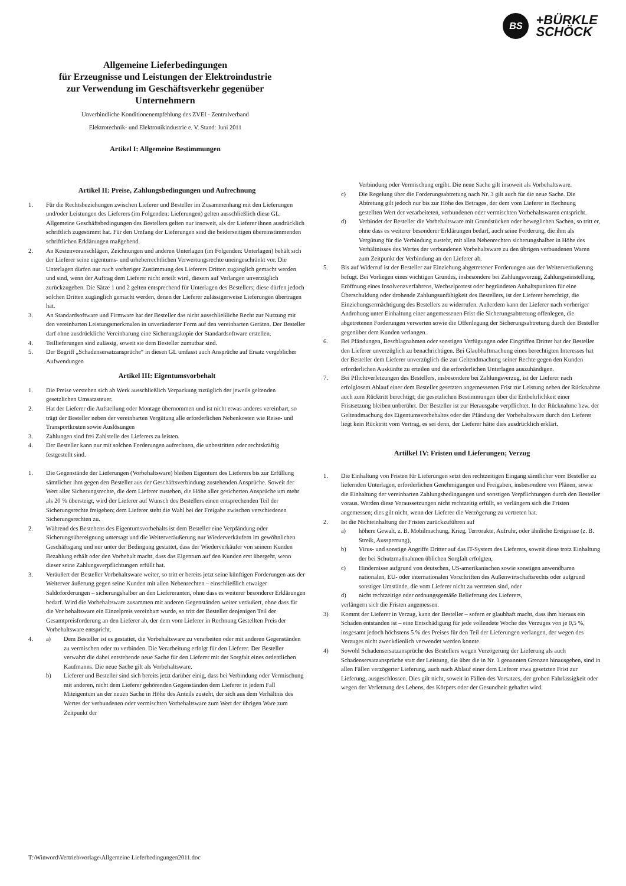BS
+BÜRKLE
SCHÖCK
Allgemeine Lieferbedingungen
für Erzeugnisse und Leistungen der Elektroindustrie
zur Verwendung im Geschäftsverkehr gegenüber
Unternehmern
Unverbindliche Konditionenempfehlung des ZVEI - Zentralverband
Elektrotechnik- und Elektronikindustrie e. V. Stand: Juni 2011
Artikel I: Allgemeine Bestimmungen
Artikel II: Preise, Zahlungsbedingungen und Aufrechnung
1. Für die Rechtsbeziehungen zwischen Lieferer und Besteller im Zusammenhang mit den Lieferungen und/oder Leistungen des Lieferers (im Folgenden: Lieferungen) gelten ausschließlich diese GL. Allgemeine Geschäftsbedingungen des Bestellers gelten nur insoweit, als der Lieferer ihnen ausdrücklich schriftlich zugestimmt hat. Für den Umfang der Lieferungen sind die beiderseitigen übereinstimmenden schriftlichen Erklärungen maßgebend.
2. An Kostenvoranschlägen, Zeichnungen und anderen Unterlagen (im Folgenden: Unterlagen) behält sich der Lieferer seine eigentums- und urheberrechtlichen Verwertungsrechte uneingeschränkt vor. Die Unterlagen dürfen nur nach vorheriger Zustimmung des Lieferers Dritten zugänglich gemacht werden und sind, wenn der Auftrag dem Lieferer nicht erteilt wird, diesem auf Verlangen unverzüglich zurückzugeben. Die Sätze 1 und 2 gelten entsprechend für Unterlagen des Bestellers; diese dürfen jedoch solchen Dritten zugänglich gemacht werden, denen der Lieferer zulässigerweise Lieferungen übertragen hat.
3. An Standardsoftware und Firmware hat der Besteller das nicht ausschließliche Recht zur Nutzung mit den vereinbarten Leistungsmerkmalen in unveränderter Form auf den vereinbarten Geräten. Der Besteller darf ohne ausdrückliche Vereinbarung eine Sicherungskopie der Standardsoftware erstellen.
4. Teillieferungen sind zulässig, soweit sie dem Besteller zumutbar sind.
5. Der Begriff „Schadensersatzansprüche“ in diesen GL umfasst auch Ansprüche auf Ersatz vergeblicher Aufwendungen
Artikel III: Eigentumsvorbehalt
1. Die Preise verstehen sich ab Werk ausschließlich Verpackung zuzüglich der jeweils geltenden gesetzlichen Umsatzsteuer.
2. Hat der Lieferer die Aufstellung oder Montage übernommen und ist nicht etwas anderes vereinbart, so trägt der Besteller neben der vereinbarten Vergütung alle erforderlichen Nebenkosten wie Reise- und Transportkosten sowie Auslösungen
3. Zahlungen sind frei Zahlstelle des Lieferers zu leisten.
4. Der Besteller kann nur mit solchen Forderungen aufrechnen, die unbestritten oder rechtskräftig festgestellt sind.
1. Die Gegenstände der Lieferungen (Vorbehaltsware) bleiben Eigentum des Lieferers bis zur Erfüllung sämtlicher ihm gegen den Besteller aus der Geschäftsverbindung zustehenden Ansprüche. Soweit der Wert aller Sicherungsrechte, die dem Lieferer zustehen, die Höhe aller gesicherten Ansprüche um mehr als 20 % übersteigt, wird der Lieferer auf Wunsch des Bestellers einen entsprechenden Teil der Sicherungsrechte freigeben; dem Lieferer steht die Wahl bei der Freigabe zwischen verschiedenen Sicherungsrechten zu.
2. Während des Bestehens des Eigentumsvorbehalts ist dem Besteller eine Verpfändung oder Sicherungsübereignung untersagt und die Weiterveräußerung nur Wiederverkäufern im gewöhnlichen Geschäftsgang und nur unter der Bedingung gestattet, dass der Wiederverkäufer von seinem Kunden Bezahlung erhält oder den Vorbehalt macht, dass das Eigentum auf den Kunden erst übergeht, wenn dieser seine Zahlungsverpflichtungen erfüllt hat.
3. Veräußert der Besteller Vorbehaltsware weiter, so tritt er bereits jetzt seine künftigen Forderungen aus der Weiterver äußerung gegen seine Kunden mit allen Nebenrechten – einschließlich etwaiger Saldoforderungen – sicherungshalber an den Liefereranten, ohne dass es weiterer besonderer Erklärungen bedarf. Wird die Vorbehaltsware zusammen mit anderen Gegenständen weiter veräußert, ohne dass für die Vor behaltsware ein Einzelpreis vereinbart wurde, so tritt der Besteller denjenigen Teil der Gesamtpreisforderung an den Lieferer ab, der dem vom Lieferer in Rechnung Gestellten Preis der Vorbehaltsware entspricht.
4. a) Dem Besteller ist es gestattet, die Vorbehaltsware zu verarbeiten oder mit anderen Gegenständen zu vermischen oder zu verbinden. Die Verarbeitung erfolgt für den Lieferer. Der Besteller verwahrt die dabei entstehende neue Sache für den Lieferer mit der Sorgfalt eines ordentlichen Kaufmanns. Die neue Sache gilt als Vorbehaltsware.
b) Lieferer und Besteller sind sich bereits jetzt darüber einig, dass bei Verbindung oder Vermischung mit anderen, nicht dem Lieferer gehörenden Gegenständen dem Lieferer in jedem Fall Miteigentum an der neuen Sache in Höhe des Anteils zusteht, der sich aus dem Verhältnis des Wertes der verbundenen oder vermischten Vorbehaltsware zum Wert der übrigen Ware zum Zeitpunkt der
Verbindung oder Vermischung ergibt. Die neue Sache gilt insoweit als Vorbehaltsware.
c) Die Regelung über die Forderungsabtretung nach Nr. 3 gilt auch für die neue Sache. Die Abtretung gilt jedoch nur bis zur Höhe des Betrages, der dem vom Lieferer in Rechnung gestellten Wert der verarbeiteten, verbundenen oder vermischten Vorbehaltswaren entspricht.
d) Verbindet der Besteller die Vorbehaltsware mit Grundstücken oder beweglichen Sachen, so tritt er, ohne dass es weiterer besonderer Erklärungen bedarf, auch seine Forderung, die ihm als Vergütung für die Verbindung zusteht, mit allen Nebenrechten sicherungshalber in Höhe des Verhältnisses des Wertes der verbundenen Vorbehaltsware zu den übrigen verbundenen Waren zum Zeitpunkt der Verbindung an den Lieferer ab.
5. Bis auf Widerruf ist der Besteller zur Einziehung abgetretener Forderungen aus der Weiterveräußerung befugt. Bei Vorliegen eines wichtigen Grundes, insbesondere bei Zahlungsverzug, Zahlungseinstellung, Eröffnung eines Insolvenzverfahrens, Wechselprotest oder begründeten Anhaltspunkten für eine Überschuldung oder drohende Zahlungsunfähigkeit des Bestellers, ist der Lieferer berechtigt, die Einziehungsermächtigung des Bestellers zu widerrufen. Außerdem kann der Lieferer nach vorheriger Androhung unter Einhaltung einer angemessenen Frist die Sicherungsabtretung offenlegen, die abgetretenen Forderungen verwerten sowie die Offenlegung der Sicherungsabtretung durch den Besteller gegenüber dem Kunden verlangen.
6. Bei Pfändungen, Beschlagnahmen oder sonstigen Verfügungen oder Eingriffen Dritter hat der Besteller den Lieferer unverzüglich zu benachrichtigen. Bei Glaubhaftmachung eines berechtigten Interesses hat der Besteller dem Lieferer unverzüglich die zur Geltendmachung seiner Rechte gegen den Kunden erforderlichen Auskünfte zu erteilen und die erforderlichen Unterlagen auszuhändigen.
7. Bei Pflichtverletzungen des Bestellers, insbesondere bei Zahlungsverzug, ist der Lieferer nach erfolglosem Ablauf einer dem Besteller gesetzten angemessenen Frist zur Leistung neben der Rücknahme auch zum Rücktritt berechtigt; die gesetzlichen Bestimmungen über die Entbehrlichkeit einer Fristsetzung bleiben unberührt. Der Besteller ist zur Herausgabe verpflichtet. In der Rücknahme bzw. der Geltendmachung des Eigentumsvorbehaltes oder der Pfändung der Vorbehaltsware durch den Lieferer liegt kein Rücktritt vom Vertrag, es sei denn, der Lieferer hätte dies ausdrücklich erklärt.
Artilkel IV: Fristen und Lieferungen; Verzug
1. Die Einhaltung von Fristen für Lieferungen setzt den rechtzeitigen Eingang sämtlicher vom Besteller zu liefernden Unterlagen, erforderlichen Genehmigungen und Freigaben, insbesondere von Plänen, sowie die Einhaltung der vereinbarten Zahlungsbedingungen und sonstigen Verpflichtungen durch den Besteller voraus. Werden diese Voraussetzungen nicht rechtzeitig erfüllt, so verlängern sich die Fristen angemessen; dies gilt nicht, wenn der Lieferer die Verzögerung zu vertreten hat.
2. Ist die Nichteinhaltung der Fristen zurückzuführen auf
a) höhere Gewalt, z. B. Mobilmachung, Krieg, Terrorakte, Aufruhr, oder ähnliche Ereignisse (z. B. Streik, Aussperrung),
b) Virus- und sonstige Angriffe Dritter auf das IT-System des Lieferers, soweit diese trotz Einhaltung der bei Schutzmaßnahmen üblichen Sorgfalt erfolgten,
c) Hindernisse aufgrund von deutschen, US-amerikanischen sowie sonstigen anwendbaren nationalen, EU- oder internationalen Vorschriften des Außenwirtschaftsrechts oder aufgrund sonstiger Umstände, die vom Lieferer nicht zu vertreten sind, oder
d) nicht rechtzeitige oder ordnungsgemäße Belieferung des Lieferers,
verlängern sich die Fristen angemessen.
3) Kommt der Lieferer in Verzug, kann der Besteller – sofern er glaubhaft macht, dass ihm hieraus ein Schaden entstanden ist – eine Entschädigung für jede vollendete Woche des Verzuges von je 0,5 %, insgesamt jedoch höchstens 5 % des Preises für den Teil der Lieferungen verlangen, der wegen des Verzuges nicht zweckdienlich verwendet werden konnte.
4) Sowohl Schadensersatzansprüche des Bestellers wegen Verzögerung der Lieferung als auch Schadensersatzansprüche statt der Leistung, die über die in Nr. 3 genannten Grenzen hinausgehen, sind in allen Fällen verzögerter Lieferung, auch nach Ablauf einer dem Lieferer etwa gesetzten Frist zur Lieferung, ausgeschlossen. Dies gilt nicht, soweit in Fällen des Vorsatzes, der groben Fahrlässigkeit oder wegen der Verletzung des Lebens, des Körpers oder der Gesundheit gehaftet wird.
T:\Winword\Vertrieb\vorlage\Allgemeine Lieferbedingungen2011.doc